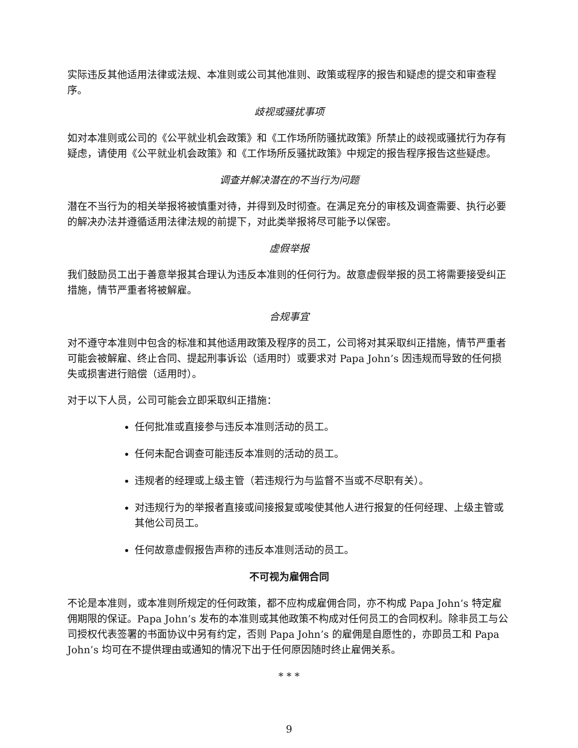实际违反其他适用法律或法规、本准则或公司其他准则、政策或程序的报告和疑虑的提交和审查程序。
歧视或骚扰事项
如对本准则或公司的《公平就业机会政策》和《工作场所防骚扰政策》所禁止的歧视或骚扰行为存有疑虑，请使用《公平就业机会政策》和《工作场所反骚扰政策》中规定的报告程序报告这些疑虑。
调查并解决潜在的不当行为问题
潜在不当行为的相关举报将被慎重对待，并得到及时彻查。在满足充分的审核及调查需要、执行必要的解决办法并遵循适用法律法规的前提下，对此类举报将尽可能予以保密。
虚假举报
我们鼓励员工出于善意举报其合理认为违反本准则的任何行为。故意虚假举报的员工将需要接受纠正措施，情节严重者将被解雇。
合规事宜
对不遵守本准则中包含的标准和其他适用政策及程序的员工，公司将对其采取纠正措施，情节严重者可能会被解雇、终止合同、提起刑事诉讼（适用时）或要求对 Papa John’s 因违规而导致的任何损失或损害进行赔偿（适用时）。
对于以下人员，公司可能会立即采取纠正措施：
任何批准或直接参与违反本准则活动的员工。
任何未配合调查可能违反本准则的活动的员工。
违规者的经理或上级主管（若违规行为与监督不当或不尽职有关）。
对违规行为的举报者直接或间接报复或唆使其他人进行报复的任何经理、上级主管或其他公司员工。
任何故意虚假报告声称的违反本准则活动的员工。
不可视为雇佣合同
不论是本准则，或本准则所规定的任何政策，都不应构成雇佣合同，亦不构成 Papa John’s 特定雇佣期限的保证。Papa John’s 发布的本准则或其他政策不构成对任何员工的合同权利。除非员工与公司授权代表签署的书面协议中另有约定，否则 Papa John’s 的雇佣是自愿性的，亦即员工和 Papa John’s 均可在不提供理由或通知的情况下出于任何原因随时终止雇佣关系。
* * *
9